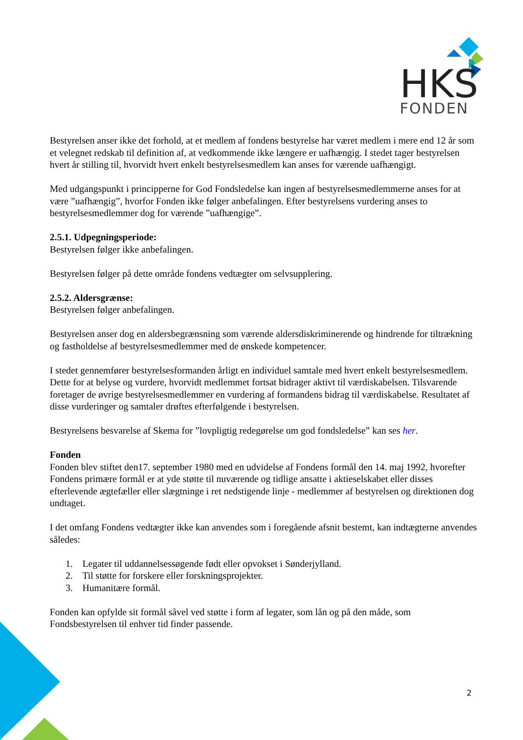HKS
FONDEN
Bestyrelsen anser ikke det forhold, at et medlem af fondens bestyrelse har været medlem i mere end 12 år som et velegnet redskab til definition af, at vedkommende ikke længere er uafhængig. I stedet tager bestyrelsen hvert år stilling til, hvorvidt hvert enkelt bestyrelsesmedlem kan anses for værende uafhængigt.
Med udgangspunkt i principperne for God Fondsledelse kan ingen af bestyrelsesmedlemmerne anses for at være ”uafhængig”, hvorfor Fonden ikke følger anbefalingen. Efter bestyrelsens vurdering anses to bestyrelsesmedlemmer dog for værende ”uafhængige”.
2.5.1. Udpegningsperiode:
Bestyrelsen følger ikke anbefalingen.
Bestyrelsen følger på dette område fondens vedtægter om selvsupplering.
2.5.2. Aldersgrænse:
Bestyrelsen følger anbefalingen.
Bestyrelsen anser dog en aldersbegrænsning som værende aldersdiskriminerende og hindrende for tiltrækning og fastholdelse af bestyrelsesmedlemmer med de ønskede kompetencer.
I stedet gennemfører bestyrelsesformanden årligt en individuel samtale med hvert enkelt bestyrelsesmedlem. Dette for at belyse og vurdere, hvorvidt medlemmet fortsat bidrager aktivt til værdiskabelsen. Tilsvarende foretager de øvrige bestyrelsesmedlemmer en vurdering af formandens bidrag til værdiskabelse. Resultatet af disse vurderinger og samtaler drøftes efterfølgende i bestyrelsen.
Bestyrelsens besvarelse af Skema for ”lovpligtig redegørelse om god fondsledelse” kan ses her.
Fonden
Fonden blev stiftet den17. september 1980 med en udvidelse af Fondens formål den 14. maj 1992, hvorefter Fondens primære formål er at yde støtte til nuværende og tidlige ansatte i aktieselskabet eller disses efterlevende ægtefæller eller slægtninge i ret nedstigende linje - medlemmer af bestyrelsen og direktionen dog undtaget.
I det omfang Fondens vedtægter ikke kan anvendes som i foregående afsnit bestemt, kan indtægterne anvendes således:
1. Legater til uddannelsessøgende født eller opvokset i Sønderjylland.
2. Til støtte for forskere eller forskningsprojekter.
3. Humanitære formål.
Fonden kan opfylde sit formål såvel ved støtte i form af legater, som lån og på den måde, som Fondsbestyrelsen til enhver tid finder passende.
2